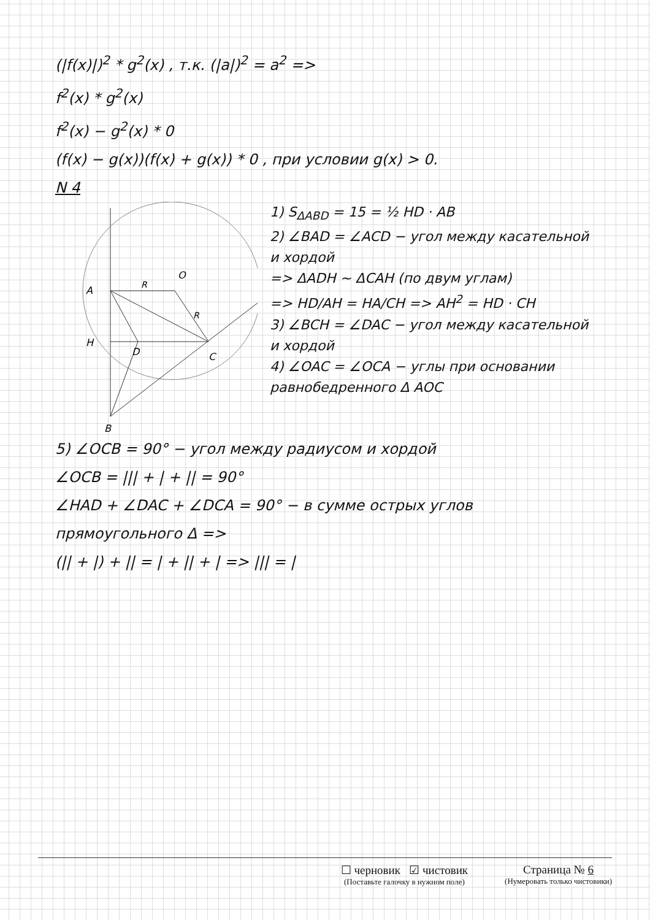(|f(x)|)<sup>2</sup> * g<sup>2</sup>(x) , т.к. (|a|)<sup>2</sup> = a<sup>2</sup> =>
f<sup>2</sup>(x) * g<sup>2</sup>(x)
f<sup>2</sup>(x) − g<sup>2</sup>(x) * 0
(f(x) − g(x))(f(x) + g(x)) * 0 , при условии g(x) > 0.
N 4
A
H
B
C
O
D
R
R
1) S<sub>ΔABD</sub> = 15 = ½ HD · AB
2) ∠BAD = ∠ACD − угол между касательной и хордой
=> ΔADH ∼ ΔCAH (по двум углам)
=> HD/AH = HA/CH => AH<sup>2</sup> = HD · CH
3) ∠BCH = ∠DAC − угол между касательной и хордой
4) ∠OAC = ∠OCA − углы при основании равнобедренного Δ AOC
5) ∠OCB = 90° − угол между радиусом и хордой
∠OCB = ||| + | + || = 90°
∠HAD + ∠DAC + ∠DCA = 90° − в сумме острых углов прямоугольного Δ =>
(|| + |) + || = | + || + | => ||| = |
☐ черновик ☑ чистовик
(Поставьте галочку в нужном поле)
Страница № 6
(Нумеровать только чистовики)